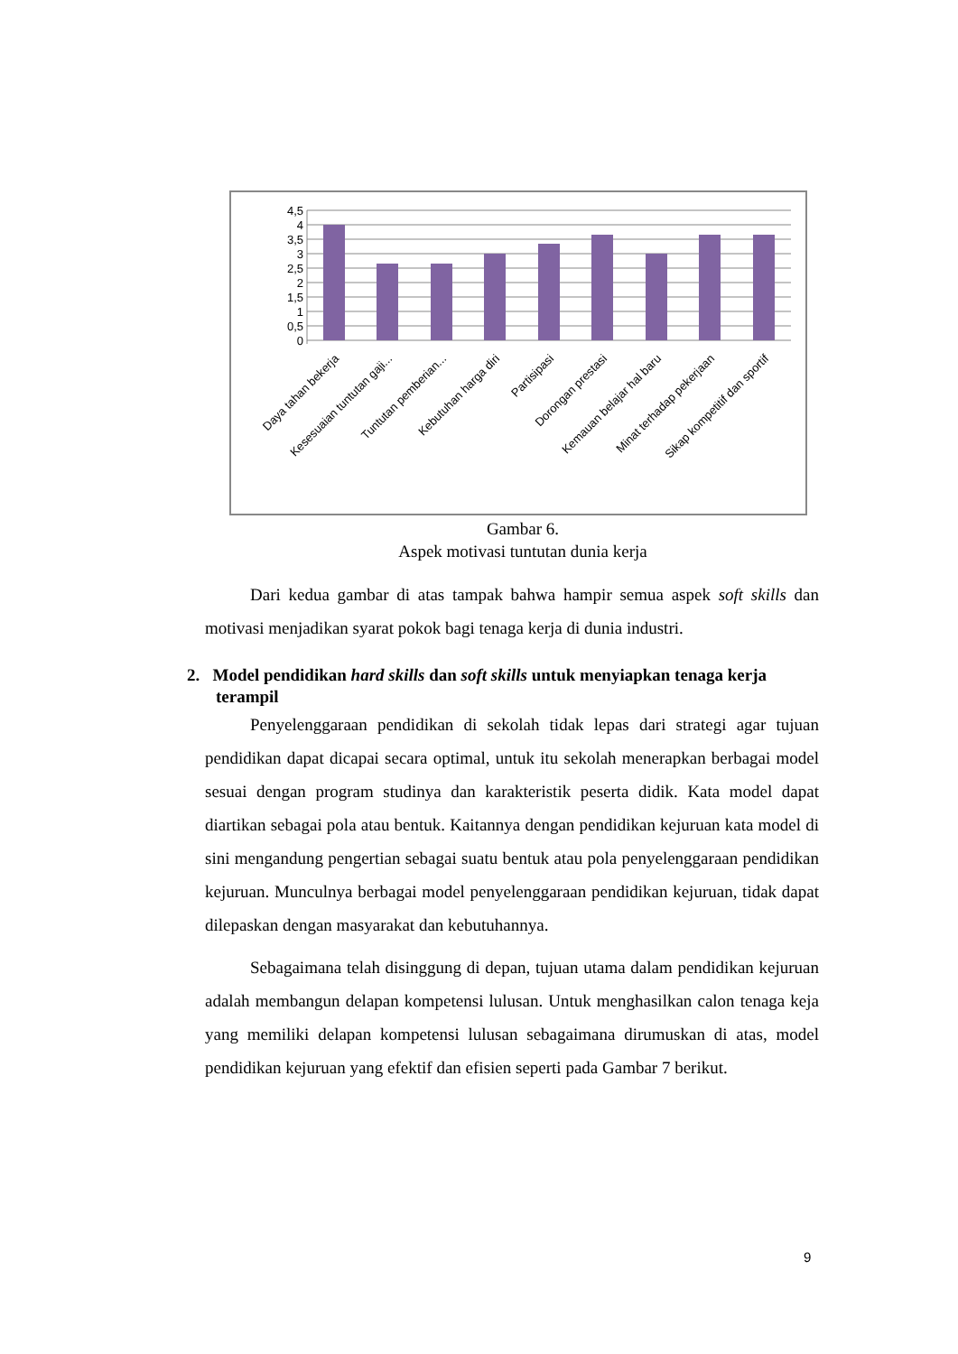4,5
4
3,5
3
2,5
2
1,5
1
0,5
0
Daya tahan bekerja
Kesesuaian tuntutan gaji...
Tuntutan pemberian...
Kebutuhan harga diri
Partisipasi
Dorongan prestasi
Kemauan belajar hal baru
Minat terhadap pekerjaan
Sikap kompetitif dan sportif
Gambar 6.
Aspek motivasi tuntutan dunia kerja
Dari kedua gambar di atas tampak bahwa hampir semua aspek soft skills dan motivasi menjadikan syarat pokok bagi tenaga kerja di dunia industri.
2. Model pendidikan hard skills dan soft skills untuk menyiapkan tenaga kerja terampil
Penyelenggaraan pendidikan di sekolah tidak lepas dari strategi agar tujuan pendidikan dapat dicapai secara optimal, untuk itu sekolah menerapkan berbagai model sesuai dengan program studinya dan karakteristik peserta didik. Kata model dapat diartikan sebagai pola atau bentuk. Kaitannya dengan pendidikan kejuruan kata model di sini mengandung pengertian sebagai suatu bentuk atau pola penyelenggaraan pendidikan kejuruan. Munculnya berbagai model penyelenggaraan pendidikan kejuruan, tidak dapat dilepaskan dengan masyarakat dan kebutuhannya.
Sebagaimana telah disinggung di depan, tujuan utama dalam pendidikan kejuruan adalah membangun delapan kompetensi lulusan. Untuk menghasilkan calon tenaga keja yang memiliki delapan kompetensi lulusan sebagaimana dirumuskan di atas, model pendidikan kejuruan yang efektif dan efisien seperti pada Gambar 7 berikut.
9